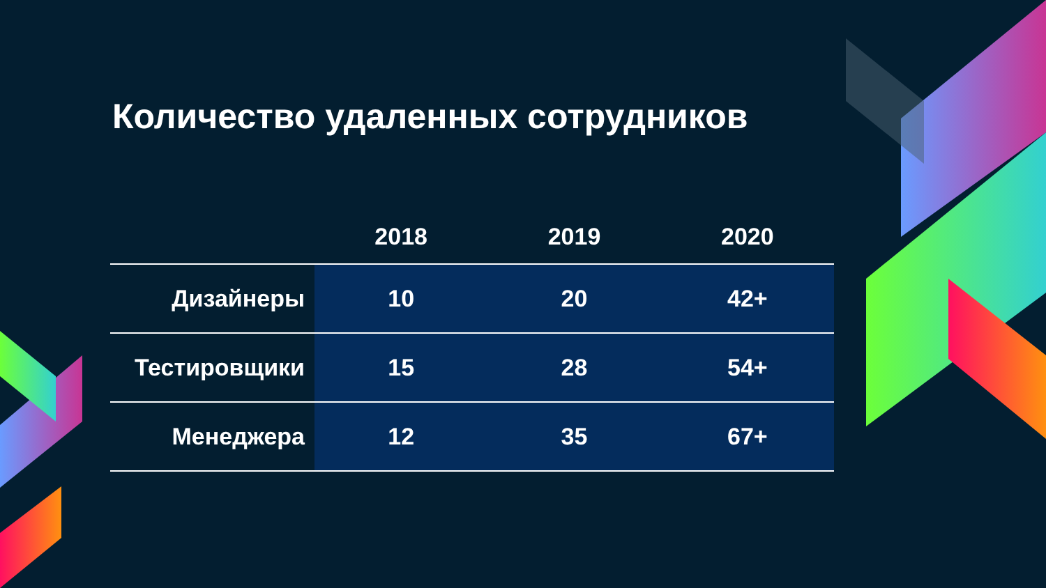Количество удаленных сотрудников
| | 2018 | 2019 | 2020 |
| --- | --- | --- | --- |
| Дизайнеры | 10 | 20 | 42+ |
| Тестировщики | 15 | 28 | 54+ |
| Менеджера | 12 | 35 | 67+ |